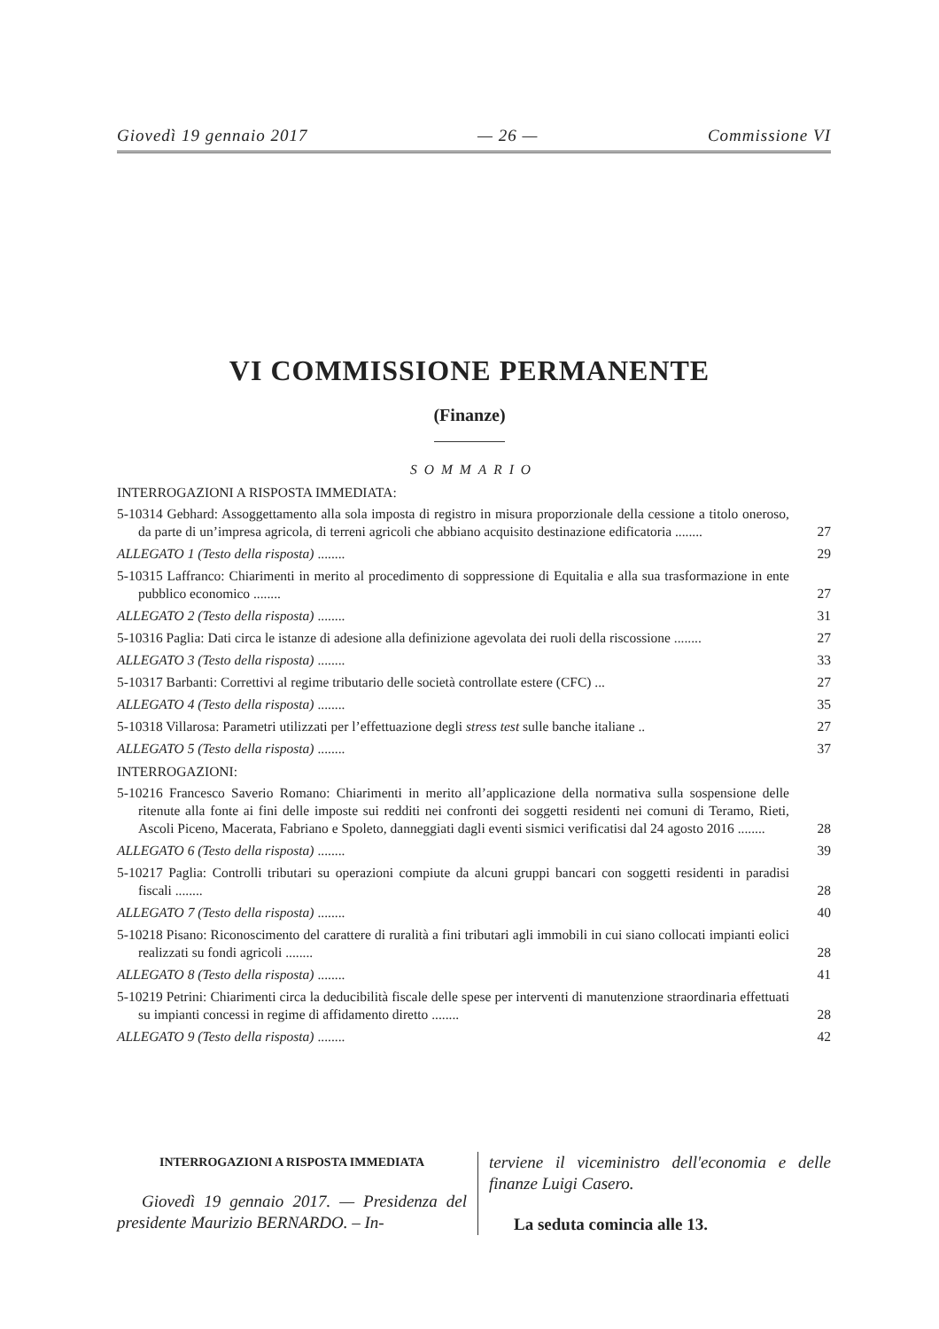Giovedì 19 gennaio 2017 — 26 — Commissione VI
VI COMMISSIONE PERMANENTE
(Finanze)
SOMMARIO
INTERROGAZIONI A RISPOSTA IMMEDIATA:
5-10314 Gebhard: Assoggettamento alla sola imposta di registro in misura proporzionale della cessione a titolo oneroso, da parte di un’impresa agricola, di terreni agricoli che abbiano acquisito destinazione edificatoria ........
27
ALLEGATO 1 (Testo della risposta) ........ 29
5-10315 Laffranco: Chiarimenti in merito al procedimento di soppressione di Equitalia e alla sua trasformazione in ente pubblico economico ........
27
ALLEGATO 2 (Testo della risposta) ........ 31
5-10316 Paglia: Dati circa le istanze di adesione alla definizione agevolata dei ruoli della riscossione ........
27
ALLEGATO 3 (Testo della risposta) ........ 33
5-10317 Barbanti: Correttivi al regime tributario delle società controllate estere (CFC) ...
27
ALLEGATO 4 (Testo della risposta) ........ 35
5-10318 Villarosa: Parametri utilizzati per l’effettuazione degli stress test sulle banche italiane ..
27
ALLEGATO 5 (Testo della risposta) ........ 37
INTERROGAZIONI:
5-10216 Francesco Saverio Romano: Chiarimenti in merito all’applicazione della normativa sulla sospensione delle ritenute alla fonte ai fini delle imposte sui redditi nei confronti dei soggetti residenti nei comuni di Teramo, Rieti, Ascoli Piceno, Macerata, Fabriano e Spoleto, danneggiati dagli eventi sismici verificatisi dal 24 agosto 2016 ........
28
ALLEGATO 6 (Testo della risposta) ........ 39
5-10217 Paglia: Controlli tributari su operazioni compiute da alcuni gruppi bancari con soggetti residenti in paradisi fiscali ........
28
ALLEGATO 7 (Testo della risposta) ........ 40
5-10218 Pisano: Riconoscimento del carattere di ruralità a fini tributari agli immobili in cui siano collocati impianti eolici realizzati su fondi agricoli ........
28
ALLEGATO 8 (Testo della risposta) ........ 41
5-10219 Petrini: Chiarimenti circa la deducibilità fiscale delle spese per interventi di manutenzione straordinaria effettuati su impianti concessi in regime di affidamento diretto ........
28
ALLEGATO 9 (Testo della risposta) ........ 42
INTERROGAZIONI A RISPOSTA IMMEDIATA
Giovedì 19 gennaio 2017. — Presidenza del presidente Maurizio BERNARDO. – In-
terviene il viceministro dell'economia e delle finanze Luigi Casero.
La seduta comincia alle 13.